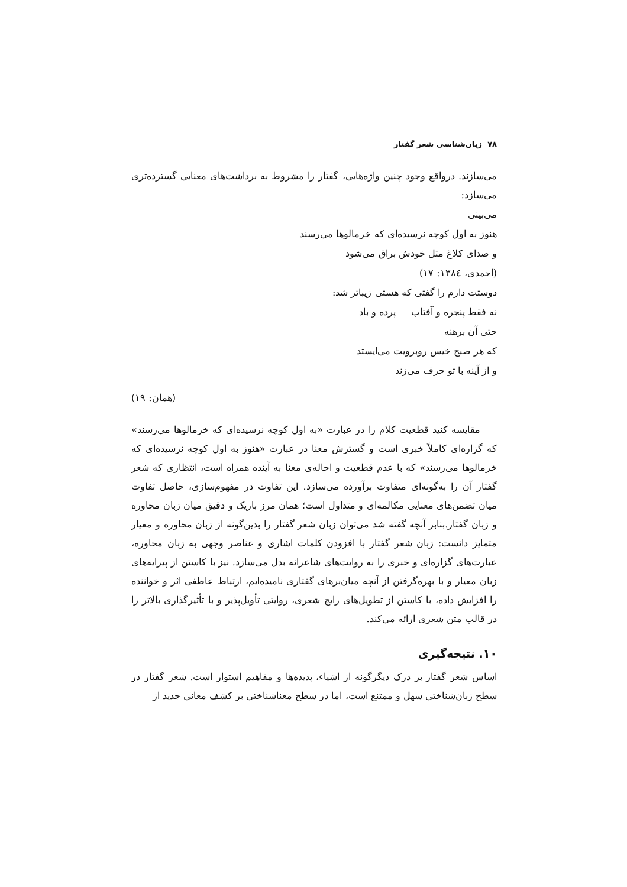۷۸ زبان‌شناسی شعر گفتار
می‌سازند. درواقع وجود چنین واژه‌هایی، گفتار را مشروط به برداشت‌های معنایی گسترده‌تری می‌سازد:
می‌بینی
هنوز به اول کوچه نرسیده‌ای که خرمالوها می‌رسند
و صدای کلاغ مثل خودش براق می‌شود
(احمدی، ۱۳۸٤: ۱۷)
دوستت دارم را گفتی که هستی زیباتر شد:
نه فقط پنجره و آفتاب پرده و باد
حتی آن برهنه
که هر صبح خیس روبرویت می‌ایستد
و از آینه با تو حرف می‌زند
(همان: ۱۹)
مقایسه کنید قطعیت کلام را در عبارت «به اول کوچه نرسیده‌ای که خرمالوها می‌رسند» که گزاره‌ای کاملاً خبری است و گسترش معنا در عبارت «هنوز به اول کوچه نرسیده‌ای که خرمالوها می‌رسند» که با عدم قطعیت و احاله‌ی معنا به آینده همراه است، انتظاری که شعر گفتار آن را به‌گونه‌ای متفاوت برآورده می‌سازد. این تفاوت در مفهوم‌سازی، حاصل تفاوت میان تضمن‌های معنایی مکالمه‌ای و متداول است؛ همان مرز باریک و دقیق میان زبان محاوره و زبان گفتار.بنابر آنچه گفته شد می‌توان زبان شعر گفتار را بدین‌گونه از زبان محاوره و معیار متمایز دانست: زبان شعر گفتار با افزودن کلمات اشاری و عناصر وجهی به زبان محاوره، عبارت‌های گزاره‌ای و خبری را به روایت‌های شاعرانه بدل می‌سازد. نیز با کاستن از پیرایه‌های زبان معیار و با بهره‌گرفتن از آنچه میان‌برهای گفتاری نامیده‌ایم، ارتباط عاطفی اثر و خواننده را افزایش داده، با کاستن از تطویل‌های رایج شعری، روایتی تأویل‌پذیر و با تأثیرگذاری بالاتر را در قالب متن شعری ارائه می‌کند.
۱۰. نتیجه‌گیری
اساس شعر گفتار بر درک دیگرگونه از اشیاء، پدیده‌ها و مفاهیم استوار است. شعر گفتار در سطح زبان‌شناختی سهل و ممتنع است، اما در سطح معناشناختی بر کشف معانی جدید از